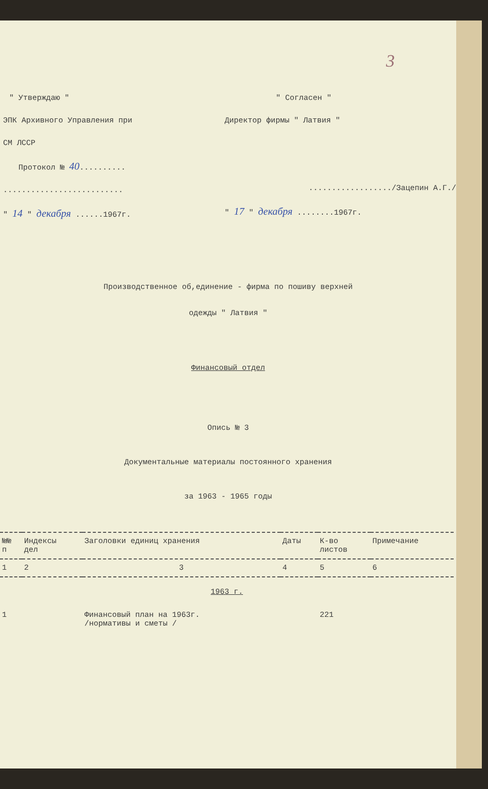3
" Утверждаю "
ЭПК Архивного Управления при
СМ ЛССР
Протокол № 40..........
..........................
" 14 " декабря ......1967г.
" Согласен "
Директор фирмы " Латвия "
................../Зацепин А.Г./
" 17 " декабря ........1967г.
Производственное об,единение - фирма по пошиву верхней
одежды " Латвия "
Финансовый отдел
Опись № 3
Документальные материалы постоянного хранения
за 1963 - 1965 годы
| №№ п | Индексы дел | Заголовки единиц хранения | Даты | К-во листов | Примечание |
| --- | --- | --- | --- | --- | --- |
| 1 | 2 | 3 | 4 | 5 | 6 |
| 1963 г. | | | | | |
| 1 | | Финансовый план на 1963г. /нормативы и сметы / | | 221 | |